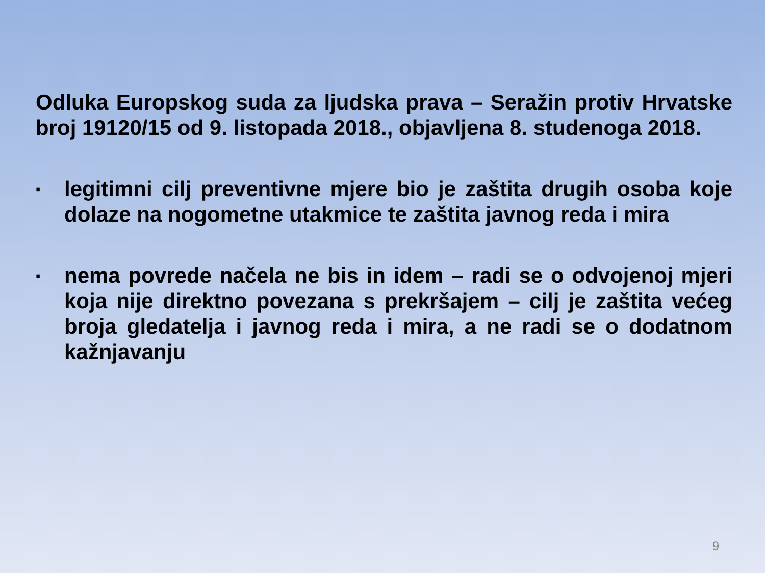Odluka Europskog suda za ljudska prava – Seražin protiv Hrvatske broj 19120/15 od 9. listopada 2018., objavljena 8. studenoga 2018.
▪
legitimni cilj preventivne mjere bio je zaštita drugih osoba koje dolaze na nogometne utakmice te zaštita javnog reda i mira
▪
nema povrede načela ne bis in idem – radi se o odvojenoj mjeri koja nije direktno povezana s prekršajem – cilj je zaštita većeg broja gledatelja i javnog reda i mira, a ne radi se o dodatnom kažnjavanju
9